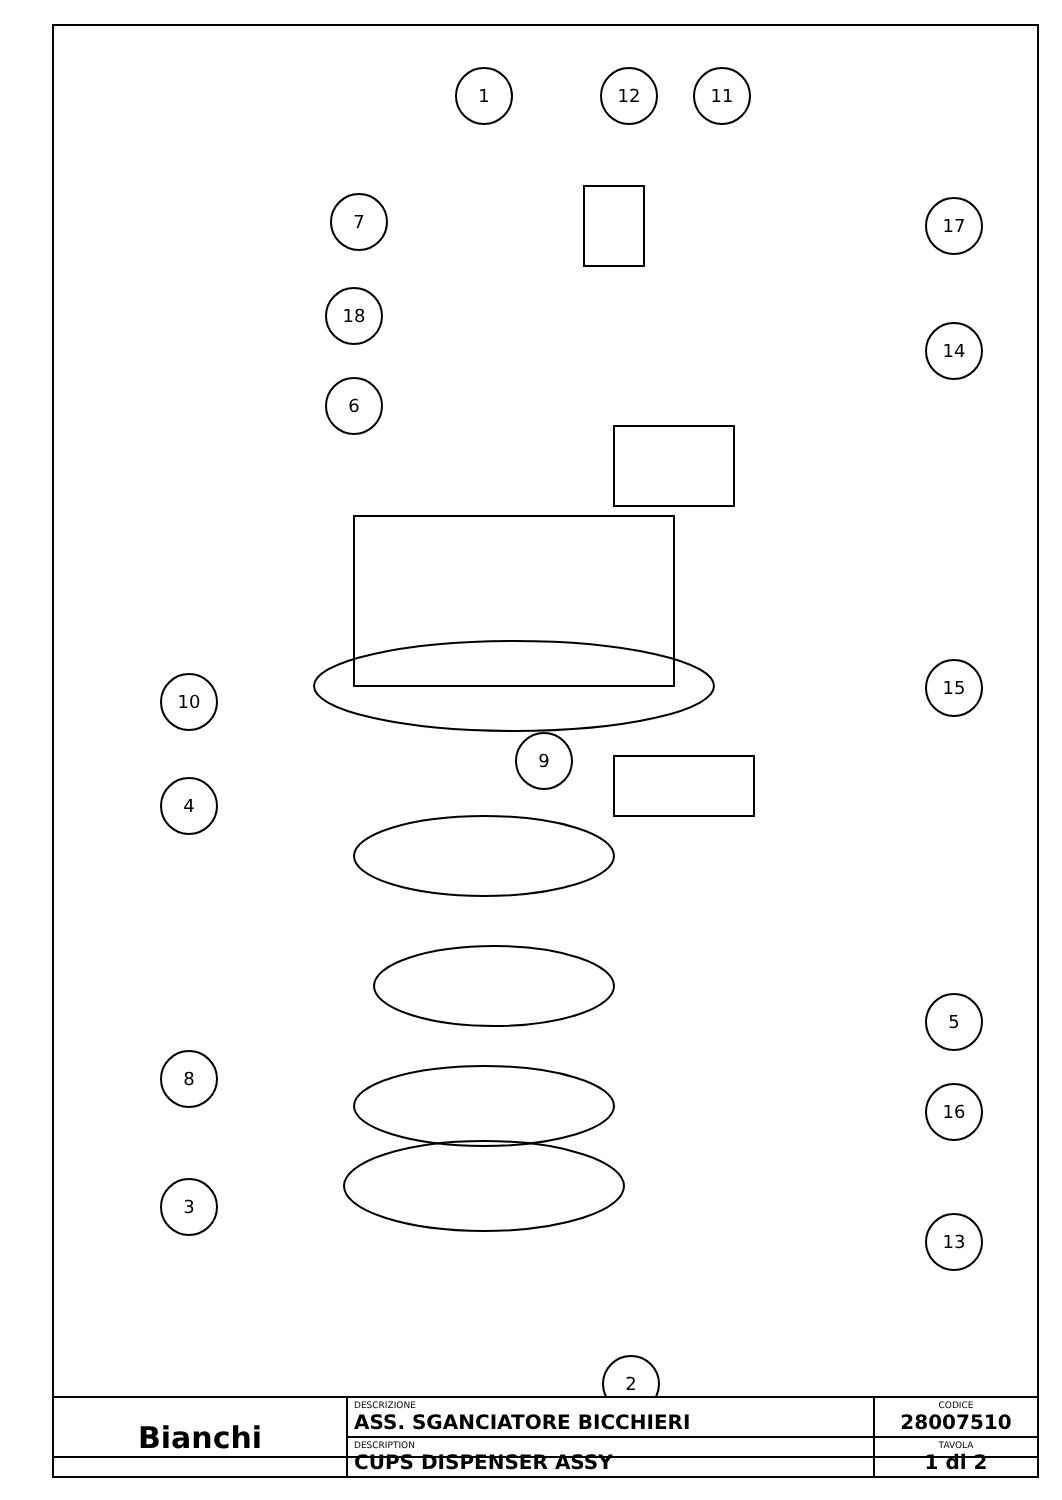1
12
11
7
17
18
14
6
15
10
9
4
5
8
16
3
13
2
| Bianchi | DESCRIZIONE ASS. SGANCIATORE BICCHIERI | CODICE 28007510 |
| | DESCRIPTION CUPS DISPENSER ASSY | TAVOLA 1 di 2 |